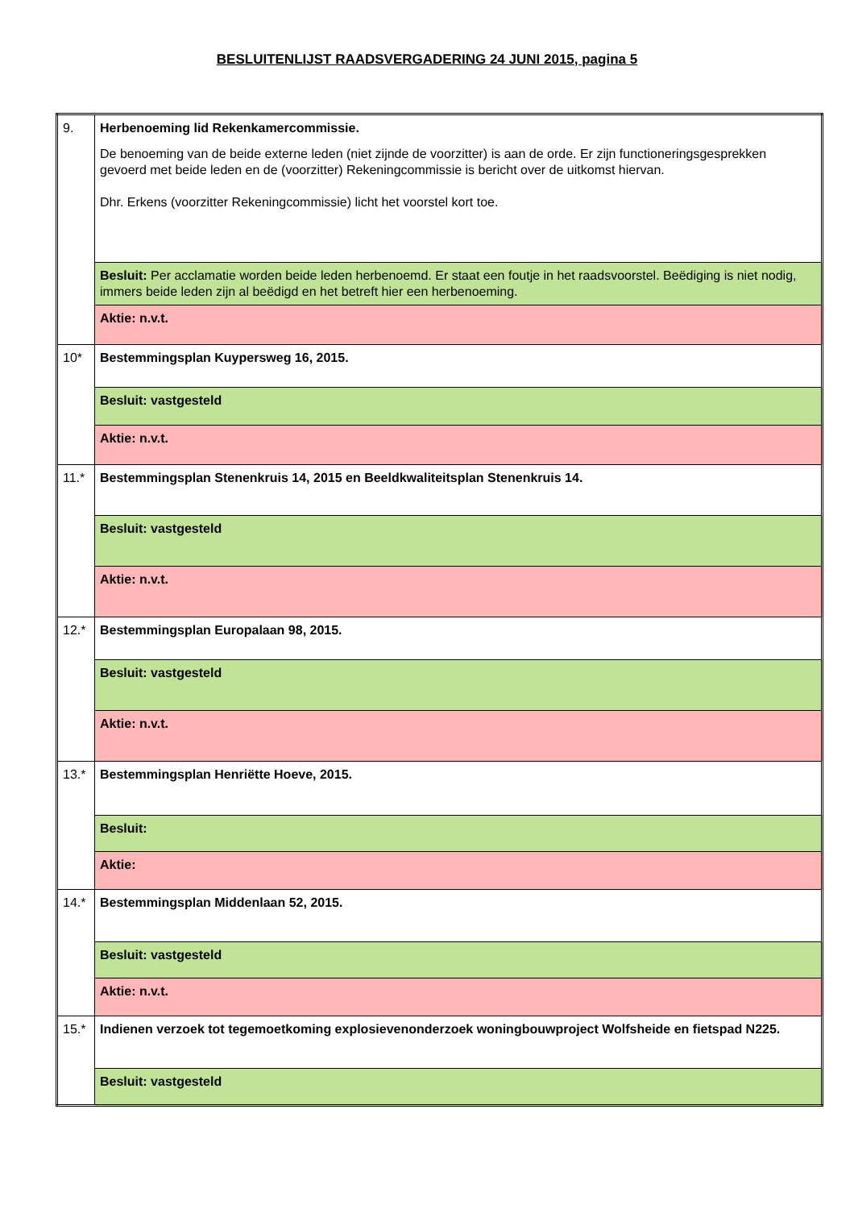BESLUITENLIJST RAADSVERGADERING 24 JUNI 2015, pagina 5
| 9. | Herbenoeming lid Rekenkamercommissie. De benoeming van de beide externe leden (niet zijnde de voorzitter) is aan de orde. Er zijn functioneringsgesprekken gevoerd met beide leden en de (voorzitter) Rekeningcommissie is bericht over de uitkomst hiervan. Dhr. Erkens (voorzitter Rekeningcommissie) licht het voorstel kort toe. |
| | Besluit: Per acclamatie worden beide leden herbenoemd. Er staat een foutje in het raadsvoorstel. Beëdiging is niet nodig, immers beide leden zijn al beëdigd en het betreft hier een herbenoeming. |
| | Aktie: n.v.t. |
| 10* | Bestemmingsplan Kuypersweg 16, 2015. |
| | Besluit: vastgesteld |
| | Aktie: n.v.t. |
| 11.* | Bestemmingsplan Stenenkruis 14, 2015 en Beeldkwaliteitsplan Stenenkruis 14. |
| | Besluit: vastgesteld |
| | Aktie: n.v.t. |
| 12.* | Bestemmingsplan Europalaan 98, 2015. |
| | Besluit: vastgesteld |
| | Aktie: n.v.t. |
| 13.* | Bestemmingsplan Henriëtte Hoeve, 2015. |
| | Besluit: |
| | Aktie: |
| 14.* | Bestemmingsplan Middenlaan 52, 2015. |
| | Besluit: vastgesteld |
| | Aktie: n.v.t. |
| 15.* | Indienen verzoek tot tegemoetkoming explosievenonderzoek woningbouwproject Wolfsheide en fietspad N225. |
| | Besluit: vastgesteld |